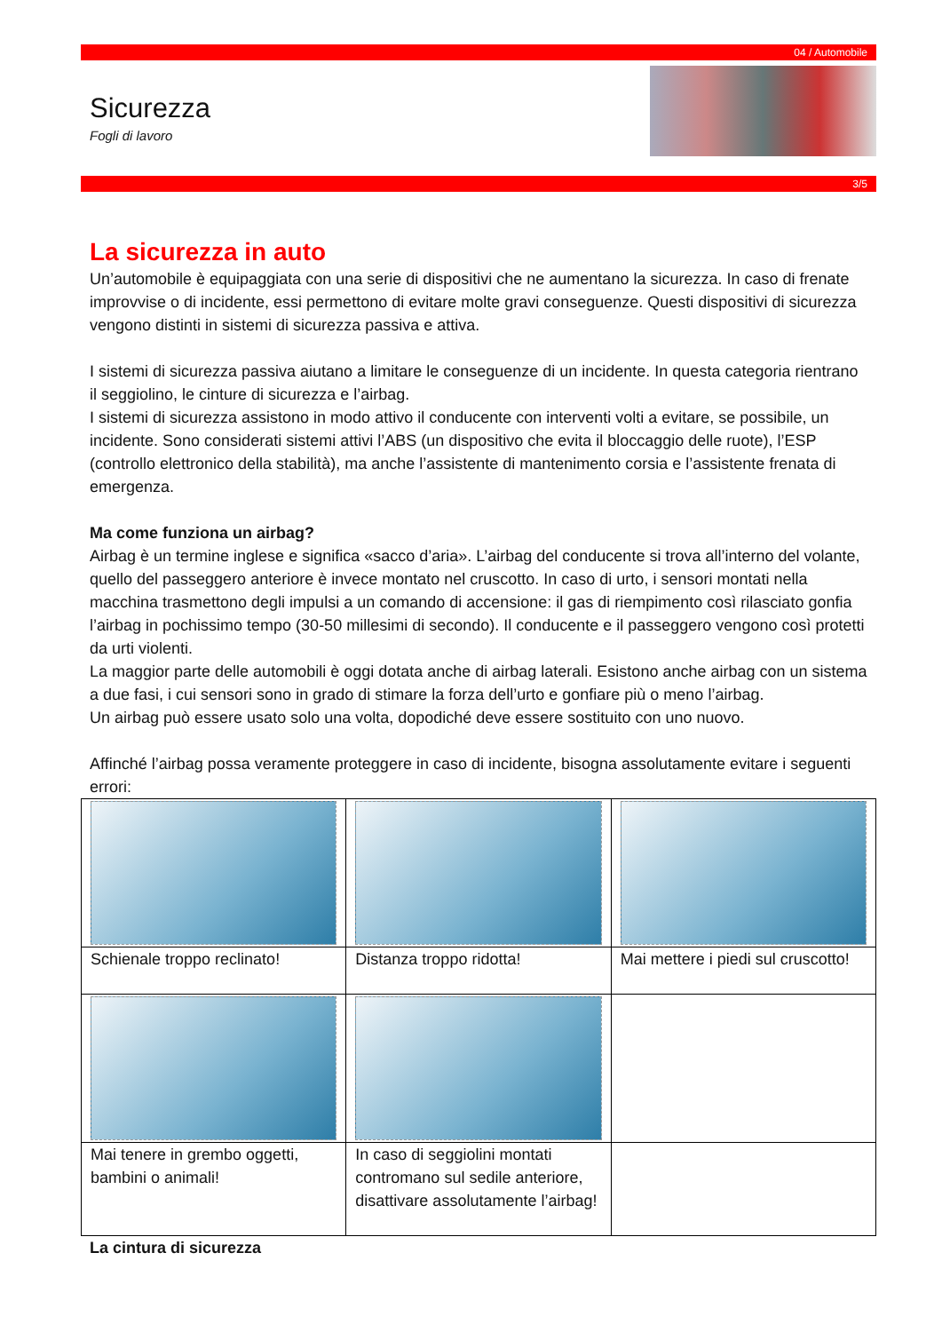04 / Automobile
Sicurezza
Fogli di lavoro
3/5
La sicurezza in auto
Un’automobile è equipaggiata con una serie di dispositivi che ne aumentano la sicurezza. In caso di frenate improvvise o di incidente, essi permettono di evitare molte gravi conseguenze. Questi dispositivi di sicurezza vengono distinti in sistemi di sicurezza passiva e attiva.
I sistemi di sicurezza passiva aiutano a limitare le conseguenze di un incidente. In questa categoria rientrano il seggiolino, le cinture di sicurezza e l’airbag.
I sistemi di sicurezza assistono in modo attivo il conducente con interventi volti a evitare, se possibile, un incidente. Sono considerati sistemi attivi l’ABS (un dispositivo che evita il bloccaggio delle ruote), l’ESP (controllo elettronico della stabilità), ma anche l’assistente di mantenimento corsia e l’assistente frenata di emergenza.
Ma come funziona un airbag?
Airbag è un termine inglese e significa «sacco d’aria». L’airbag del conducente si trova all’interno del volante, quello del passeggero anteriore è invece montato nel cruscotto. In caso di urto, i sensori montati nella macchina trasmettono degli impulsi a un comando di accensione: il gas di riempimento così rilasciato gonfia l’airbag in pochissimo tempo (30-50 millesimi di secondo). Il conducente e il passeggero vengono così protetti da urti violenti.
La maggior parte delle automobili è oggi dotata anche di airbag laterali. Esistono anche airbag con un sistema a due fasi, i cui sensori sono in grado di stimare la forza dell’urto e gonfiare più o meno l’airbag.
Un airbag può essere usato solo una volta, dopodiché deve essere sostituito con uno nuovo.
Affinché l’airbag possa veramente proteggere in caso di incidente, bisogna assolutamente evitare i seguenti errori:
| Schienale troppo reclinato! | Distanza troppo ridotta! | Mai mettere i piedi sul cruscotto! |
| Mai tenere in grembo oggetti, bambini o animali! | In caso di seggiolini montati contromano sul sedile anteriore, disattivare assolutamente l’airbag! | |
La cintura di sicurezza